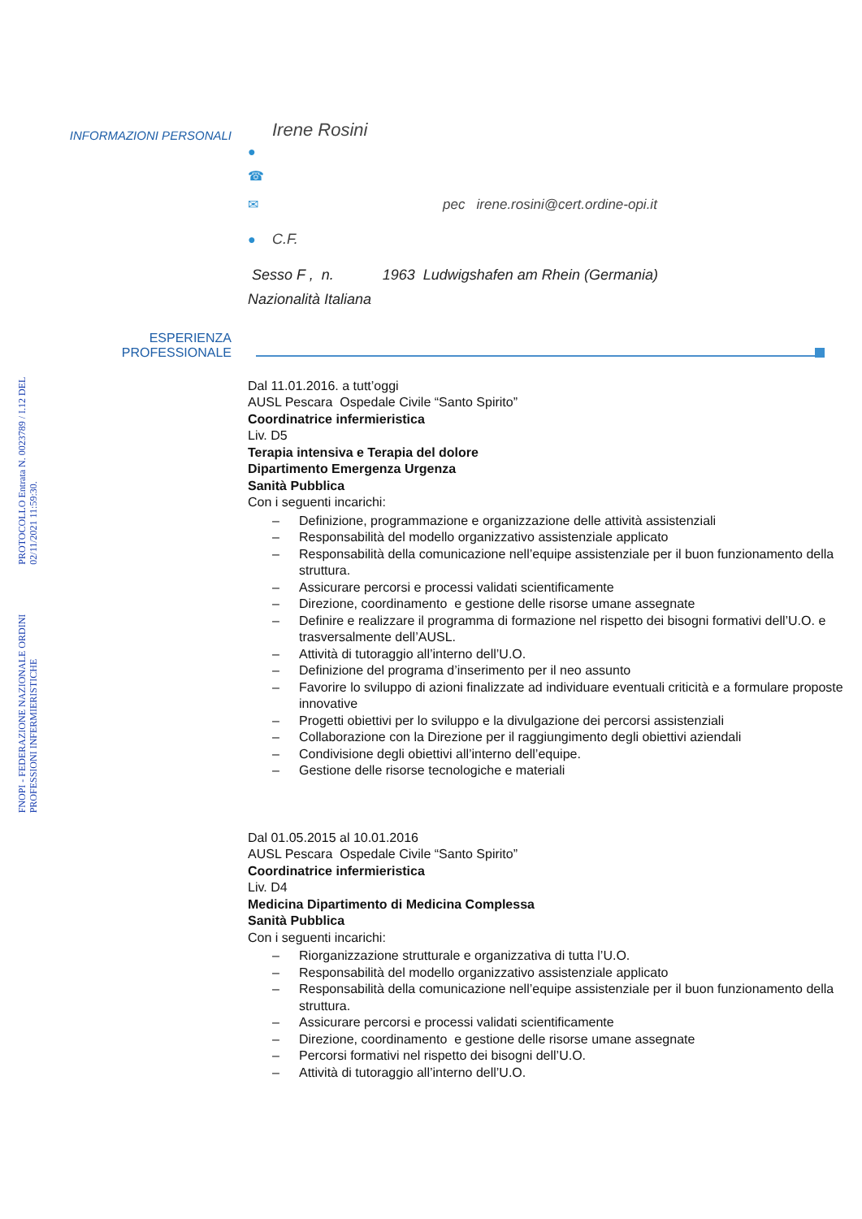FNOPI - FEDERAZIONE NAZIONALE ORDINI PROFESSIONI INFERMIERISTICHE
PROTOCOLLO Entrata N. 0023789 / I.12 DEL 02/11/2021 11:59:30.
INFORMAZIONI PERSONALI
Irene Rosini
●
☎
✉ pec irene.rosini@cert.ordine-opi.it
● C.F.
Sesso F , n. 1963 Ludwigshafen am Rhein (Germania)
Nazionalità Italiana
ESPERIENZA
PROFESSIONALE
Dal 11.01.2016. a tutt’oggi
AUSL Pescara Ospedale Civile “Santo Spirito”
Coordinatrice infermieristica
Liv. D5
Terapia intensiva e Terapia del dolore
Dipartimento Emergenza Urgenza
Sanità Pubblica
Con i seguenti incarichi:
– Definizione, programmazione e organizzazione delle attività assistenziali
– Responsabilità del modello organizzativo assistenziale applicato
– Responsabilità della comunicazione nell’equipe assistenziale per il buon funzionamento della struttura.
– Assicurare percorsi e processi validati scientificamente
– Direzione, coordinamento e gestione delle risorse umane assegnate
– Definire e realizzare il programma di formazione nel rispetto dei bisogni formativi dell’U.O. e trasversalmente dell’AUSL.
– Attività di tutoraggio all’interno dell’U.O.
– Definizione del programa d’inserimento per il neo assunto
– Favorire lo sviluppo di azioni finalizzate ad individuare eventuali criticità e a formulare proposte innovative
– Progetti obiettivi per lo sviluppo e la divulgazione dei percorsi assistenziali
– Collaborazione con la Direzione per il raggiungimento degli obiettivi aziendali
– Condivisione degli obiettivi all’interno dell’equipe.
– Gestione delle risorse tecnologiche e materiali
Dal 01.05.2015 al 10.01.2016
AUSL Pescara Ospedale Civile “Santo Spirito”
Coordinatrice infermieristica
Liv. D4
Medicina Dipartimento di Medicina Complessa
Sanità Pubblica
Con i seguenti incarichi:
– Riorganizzazione strutturale e organizzativa di tutta l’U.O.
– Responsabilità del modello organizzativo assistenziale applicato
– Responsabilità della comunicazione nell’equipe assistenziale per il buon funzionamento della struttura.
– Assicurare percorsi e processi validati scientificamente
– Direzione, coordinamento e gestione delle risorse umane assegnate
– Percorsi formativi nel rispetto dei bisogni dell’U.O.
– Attività di tutoraggio all’interno dell’U.O.